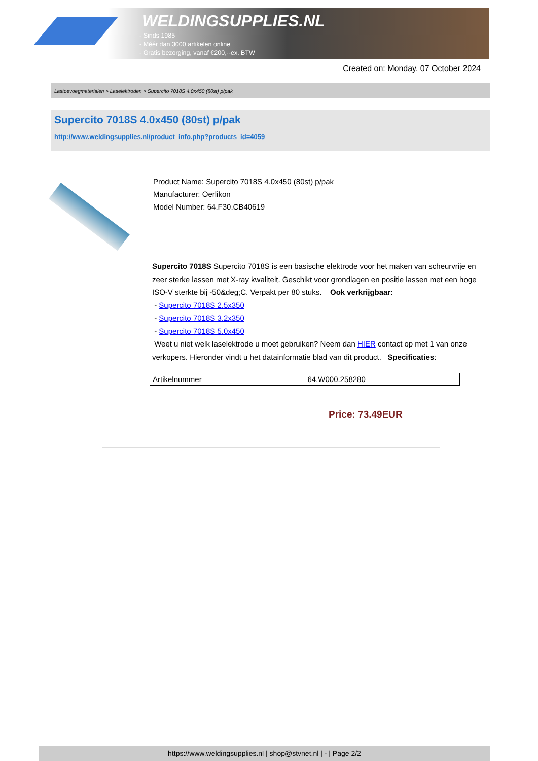WELDINGSUPPLIES.NL
- Sinds 1985
- Méér dan 3000 artikelen online
- Gratis bezorging, vanaf €200,--ex. BTW
Created on: Monday, 07 October 2024
Lastoevoegmaterialen > Laselektroden > Supercito 7018S 4.0x450 (80st) p/pak
Supercito 7018S 4.0x450 (80st) p/pak
http://www.weldingsupplies.nl/product_info.php?products_id=4059
Product Name: Supercito 7018S 4.0x450 (80st) p/pak
Manufacturer: Oerlikon
Model Number: 64.F30.CB40619
Supercito 7018S Supercito 7018S is een basische elektrode voor het maken van scheurvrije en zeer sterke lassen met X-ray kwaliteit. Geschikt voor grondlagen en positie lassen met een hoge ISO-V sterkte bij -50&deg;C. Verpakt per 80 stuks. Ook verkrijgbaar:
- Supercito 7018S 2.5x350
- Supercito 7018S 3.2x350
- Supercito 7018S 5.0x450
Weet u niet welk laselektrode u moet gebruiken? Neem dan HIER contact op met 1 van onze verkopers. Hieronder vindt u het datainformatie blad van dit product. Specificaties:
| Artikelnummer | 64.W000.258280 |
Price: 73.49EUR
https://www.weldingsupplies.nl | shop@stvnet.nl | - | Page 2/2